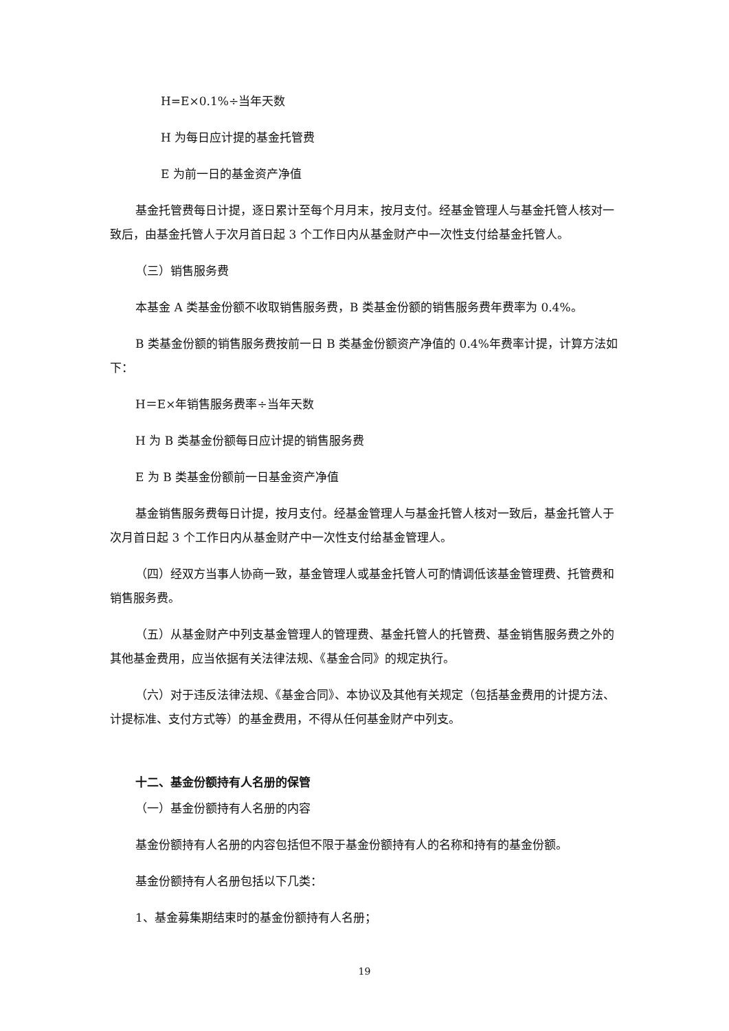H=E×0.1%÷当年天数
H 为每日应计提的基金托管费
E 为前一日的基金资产净值
基金托管费每日计提，逐日累计至每个月月末，按月支付。经基金管理人与基金托管人核对一致后，由基金托管人于次月首日起 3 个工作日内从基金财产中一次性支付给基金托管人。
（三）销售服务费
本基金 A 类基金份额不收取销售服务费，B 类基金份额的销售服务费年费率为 0.4%。
B 类基金份额的销售服务费按前一日 B 类基金份额资产净值的 0.4%年费率计提，计算方法如下：
H＝E×年销售服务费率÷当年天数
H 为 B 类基金份额每日应计提的销售服务费
E 为 B 类基金份额前一日基金资产净值
基金销售服务费每日计提，按月支付。经基金管理人与基金托管人核对一致后，基金托管人于次月首日起 3 个工作日内从基金财产中一次性支付给基金管理人。
（四）经双方当事人协商一致，基金管理人或基金托管人可酌情调低该基金管理费、托管费和销售服务费。
（五）从基金财产中列支基金管理人的管理费、基金托管人的托管费、基金销售服务费之外的其他基金费用，应当依据有关法律法规、《基金合同》的规定执行。
（六）对于违反法律法规、《基金合同》、本协议及其他有关规定（包括基金费用的计提方法、计提标准、支付方式等）的基金费用，不得从任何基金财产中列支。
十二、基金份额持有人名册的保管
（一）基金份额持有人名册的内容
基金份额持有人名册的内容包括但不限于基金份额持有人的名称和持有的基金份额。
基金份额持有人名册包括以下几类：
1、基金募集期结束时的基金份额持有人名册；
19